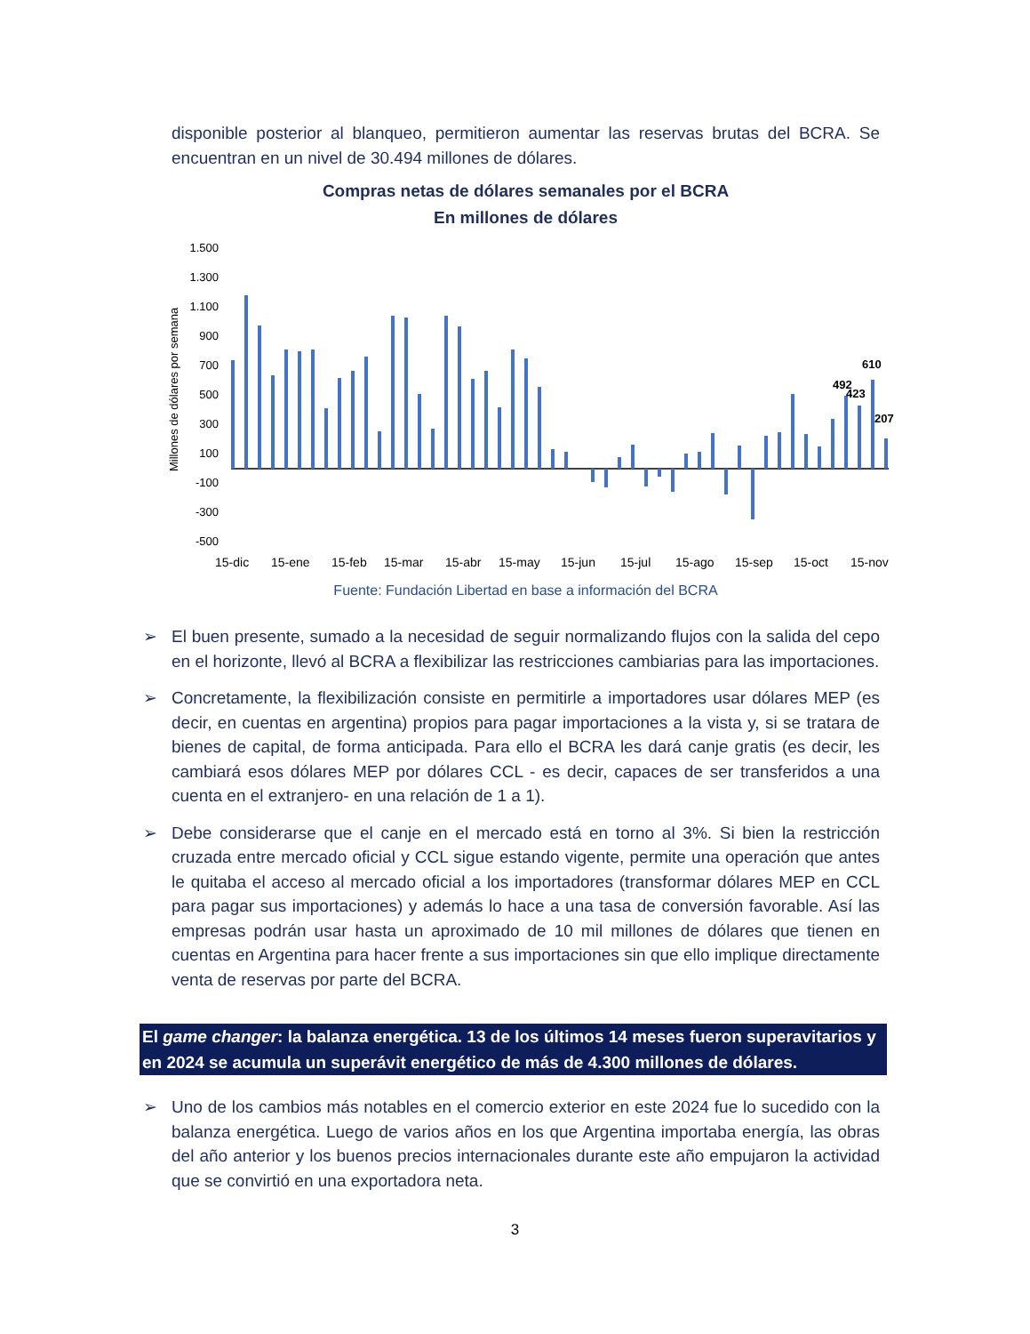disponible posterior al blanqueo, permitieron aumentar las reservas brutas del BCRA. Se encuentran en un nivel de 30.494 millones de dólares.
Compras netas de dólares semanales por el BCRA
En millones de dólares
Millones de dólares por semana
1.500
1.300
1.100
900
700
500
300
100
-100
-300
-500
492
423
610
207
15-dic
15-ene
15-feb
15-mar
15-abr
15-may
15-jun
15-jul
15-ago
15-sep
15-oct
15-nov
Fuente: Fundación Libertad en base a información del BCRA
➢ El buen presente, sumado a la necesidad de seguir normalizando flujos con la salida del cepo en el horizonte, llevó al BCRA a flexibilizar las restricciones cambiarias para las importaciones.
➢ Concretamente, la flexibilización consiste en permitirle a importadores usar dólares MEP (es decir, en cuentas en argentina) propios para pagar importaciones a la vista y, si se tratara de bienes de capital, de forma anticipada. Para ello el BCRA les dará canje gratis (es decir, les cambiará esos dólares MEP por dólares CCL - es decir, capaces de ser transferidos a una cuenta en el extranjero- en una relación de 1 a 1).
➢ Debe considerarse que el canje en el mercado está en torno al 3%. Si bien la restricción cruzada entre mercado oficial y CCL sigue estando vigente, permite una operación que antes le quitaba el acceso al mercado oficial a los importadores (transformar dólares MEP en CCL para pagar sus importaciones) y además lo hace a una tasa de conversión favorable. Así las empresas podrán usar hasta un aproximado de 10 mil millones de dólares que tienen en cuentas en Argentina para hacer frente a sus importaciones sin que ello implique directamente venta de reservas por parte del BCRA.
El game changer: la balanza energética. 13 de los últimos 14 meses fueron superavitarios y en 2024 se acumula un superávit energético de más de 4.300 millones de dólares.
➢ Uno de los cambios más notables en el comercio exterior en este 2024 fue lo sucedido con la balanza energética. Luego de varios años en los que Argentina importaba energía, las obras del año anterior y los buenos precios internacionales durante este año empujaron la actividad que se convirtió en una exportadora neta.
3